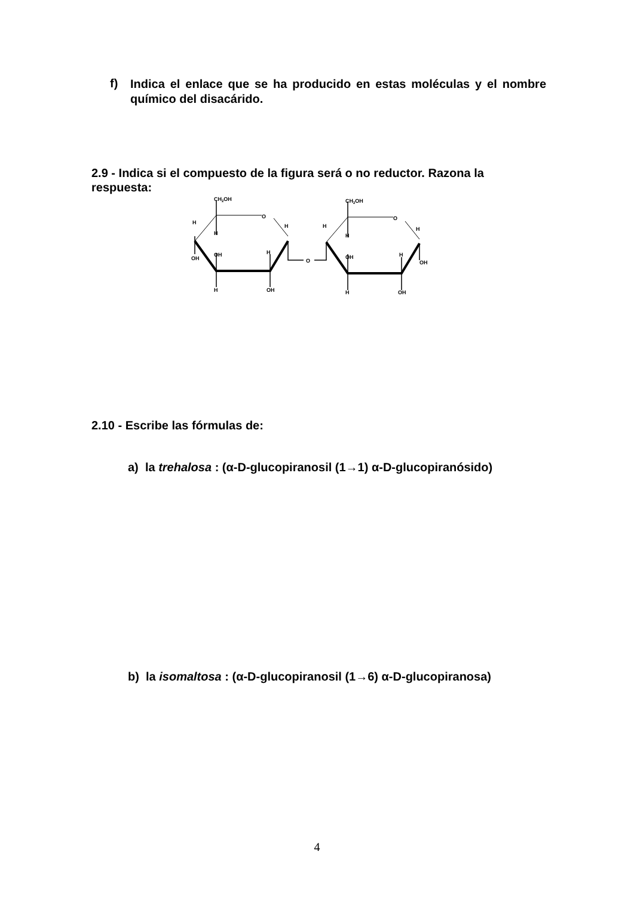f) Indica el enlace que se ha producido en estas moléculas y el nombre químico del disacárido.
2.9 - Indica si el compuesto de la figura será o no reductor. Razona la respuesta:
CH2OH
O
H
H
H
OH
OH
H
H
OH
O
CH2OH
O
H
H
H
OH
H
OH
H
OH
2.10 - Escribe las fórmulas de:
a) la trehalosa : (α-D-glucopiranosil (1→1) α-D-glucopiranósido)
b) la isomaltosa : (α-D-glucopiranosil (1→6) α-D-glucopiranosa)
4